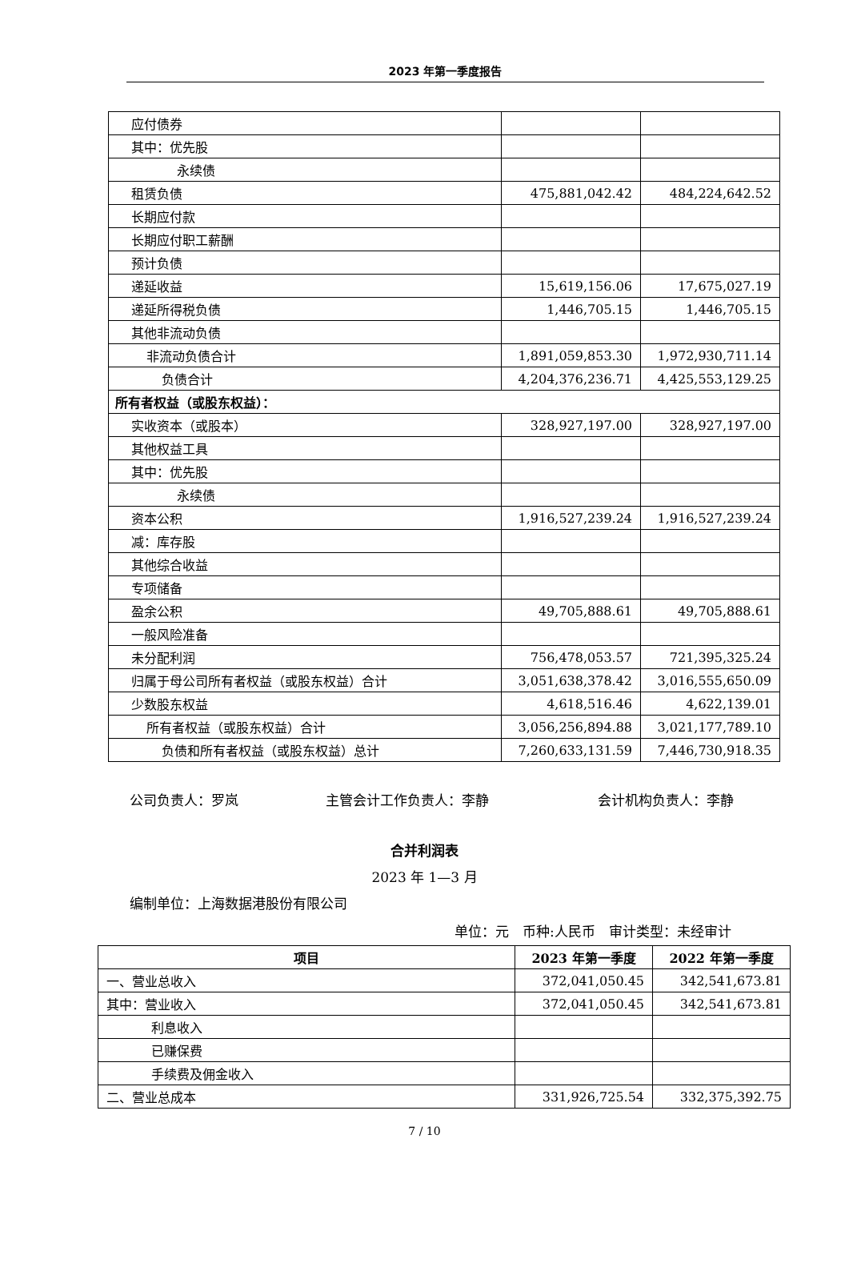2023 年第一季度报告
| 应付债券 | | |
| 其中：优先股 | | |
| 永续债 | | |
| 租赁负债 | 475,881,042.42 | 484,224,642.52 |
| 长期应付款 | | |
| 长期应付职工薪酬 | | |
| 预计负债 | | |
| 递延收益 | 15,619,156.06 | 17,675,027.19 |
| 递延所得税负债 | 1,446,705.15 | 1,446,705.15 |
| 其他非流动负债 | | |
| 非流动负债合计 | 1,891,059,853.30 | 1,972,930,711.14 |
| 负债合计 | 4,204,376,236.71 | 4,425,553,129.25 |
| 所有者权益（或股东权益）： | | |
| 实收资本（或股本） | 328,927,197.00 | 328,927,197.00 |
| 其他权益工具 | | |
| 其中：优先股 | | |
| 永续债 | | |
| 资本公积 | 1,916,527,239.24 | 1,916,527,239.24 |
| 减：库存股 | | |
| 其他综合收益 | | |
| 专项储备 | | |
| 盈余公积 | 49,705,888.61 | 49,705,888.61 |
| 一般风险准备 | | |
| 未分配利润 | 756,478,053.57 | 721,395,325.24 |
| 归属于母公司所有者权益（或股东权益）合计 | 3,051,638,378.42 | 3,016,555,650.09 |
| 少数股东权益 | 4,618,516.46 | 4,622,139.01 |
| 所有者权益（或股东权益）合计 | 3,056,256,894.88 | 3,021,177,789.10 |
| 负债和所有者权益（或股东权益）总计 | 7,260,633,131.59 | 7,446,730,918.35 |
公司负责人：罗岚 主管会计工作负责人：李静 会计机构负责人：李静
合并利润表
2023 年 1—3 月
编制单位：上海数据港股份有限公司
单位：元　币种:人民币　审计类型：未经审计
| 项目 | 2023 年第一季度 | 2022 年第一季度 |
| --- | --- | --- |
| 一、营业总收入 | 372,041,050.45 | 342,541,673.81 |
| 其中：营业收入 | 372,041,050.45 | 342,541,673.81 |
| 利息收入 | | |
| 已赚保费 | | |
| 手续费及佣金收入 | | |
| 二、营业总成本 | 331,926,725.54 | 332,375,392.75 |
7 / 10